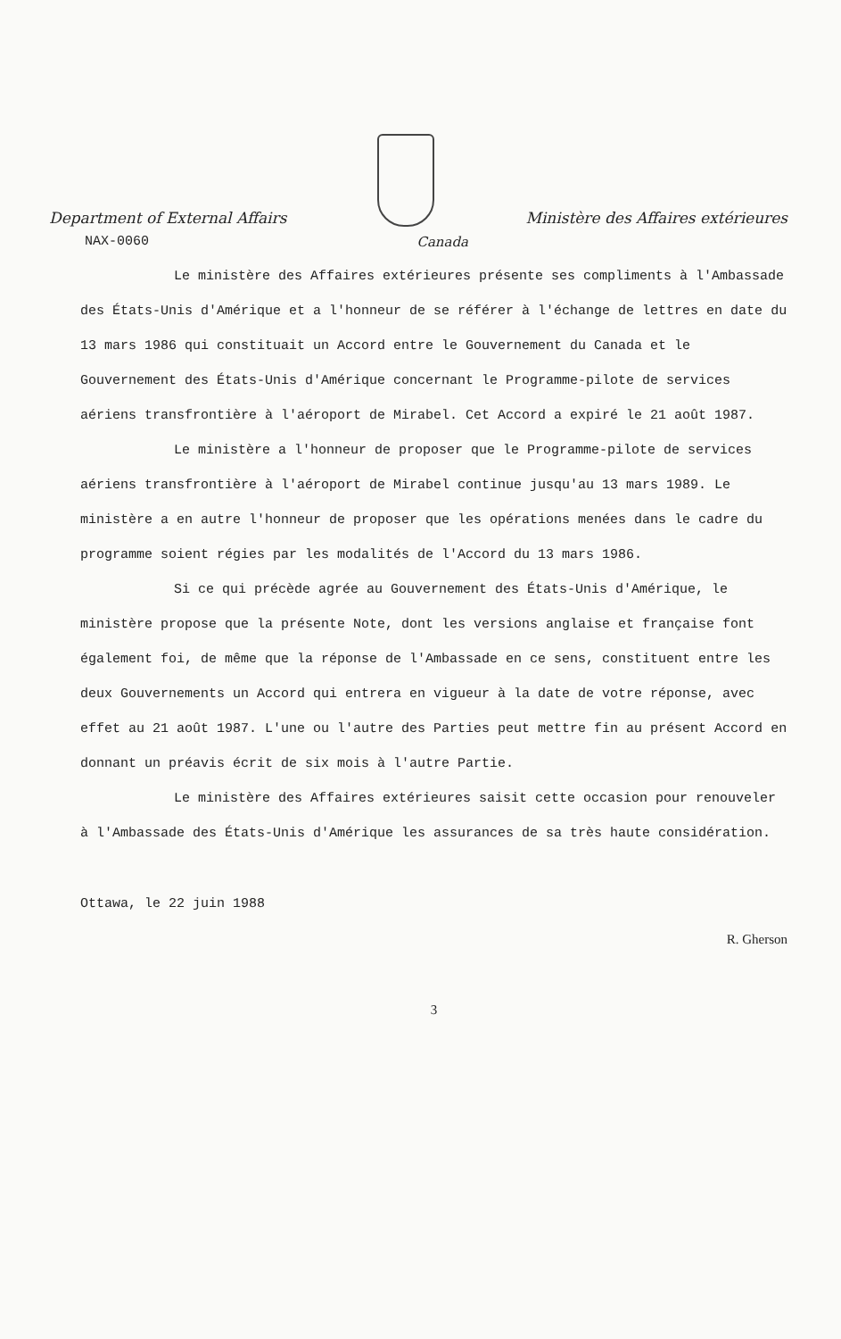Department of External Affairs
Ministère des Affaires extérieures
NAX-0060 Canada
Le ministère des Affaires extérieures présente ses compliments à l'Ambassade des États-Unis d'Amérique et a l'honneur de se référer à l'échange de lettres en date du 13 mars 1986 qui constituait un Accord entre le Gouvernement du Canada et le Gouvernement des États-Unis d'Amérique concernant le Programme-pilote de services aériens transfrontière à l'aéroport de Mirabel. Cet Accord a expiré le 21 août 1987.
Le ministère a l'honneur de proposer que le Programme-pilote de services aériens transfrontière à l'aéroport de Mirabel continue jusqu'au 13 mars 1989. Le ministère a en autre l'honneur de proposer que les opérations menées dans le cadre du programme soient régies par les modalités de l'Accord du 13 mars 1986.
Si ce qui précède agrée au Gouvernement des États-Unis d'Amérique, le ministère propose que la présente Note, dont les versions anglaise et française font également foi, de même que la réponse de l'Ambassade en ce sens, constituent entre les deux Gouvernements un Accord qui entrera en vigueur à la date de votre réponse, avec effet au 21 août 1987. L'une ou l'autre des Parties peut mettre fin au présent Accord en donnant un préavis écrit de six mois à l'autre Partie.
Le ministère des Affaires extérieures saisit cette occasion pour renouveler à l'Ambassade des États-Unis d'Amérique les assurances de sa très haute considération.
Ottawa, le 22 juin 1988 R. Gherson
3